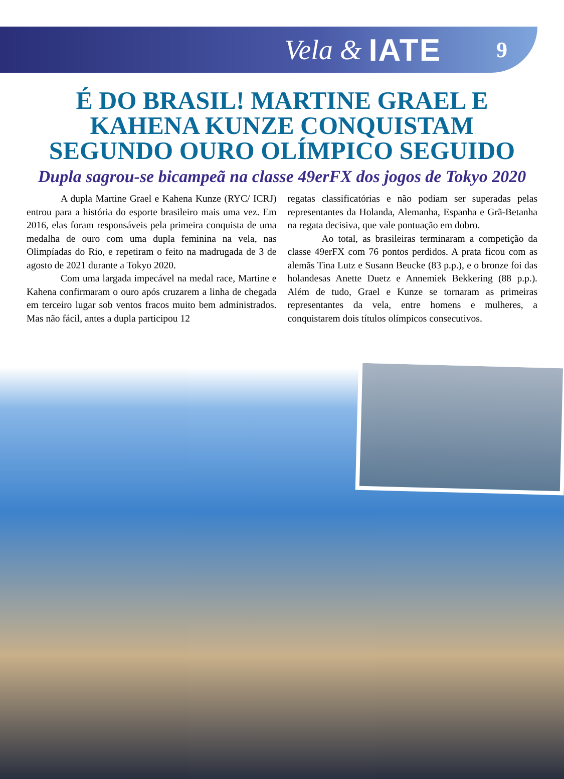Vela & IATE 9
É DO BRASIL! MARTINE GRAEL E
KAHENA KUNZE CONQUISTAM
SEGUNDO OURO OLÍMPICO SEGUIDO
Dupla sagrou-se bicampeã na classe 49erFX dos jogos de Tokyo 2020
A dupla Martine Grael e Kahena Kunze (RYC/ ICRJ) entrou para a história do esporte brasileiro mais uma vez. Em 2016, elas foram responsáveis pela primeira conquista de uma medalha de ouro com uma dupla feminina na vela, nas Olimpíadas do Rio, e repetiram o feito na madrugada de 3 de agosto de 2021 durante a Tokyo 2020.
Com uma largada impecável na medal race, Martine e Kahena confirmaram o ouro após cruzarem a linha de chegada em terceiro lugar sob ventos fracos muito bem administrados. Mas não fácil, antes a dupla participou 12
regatas classificatórias e não podiam ser superadas pelas representantes da Holanda, Alemanha, Espanha e Grã-Betanha na regata decisiva, que vale pontuação em dobro.
Ao total, as brasileiras terminaram a competição da classe 49erFX com 76 pontos perdidos. A prata ficou com as alemãs Tina Lutz e Susann Beucke (83 p.p.), e o bronze foi das holandesas Anette Duetz e Annemiek Bekkering (88 p.p.). Além de tudo, Grael e Kunze se tornaram as primeiras representantes da vela, entre homens e mulheres, a conquistarem dois títulos olímpicos consecutivos.